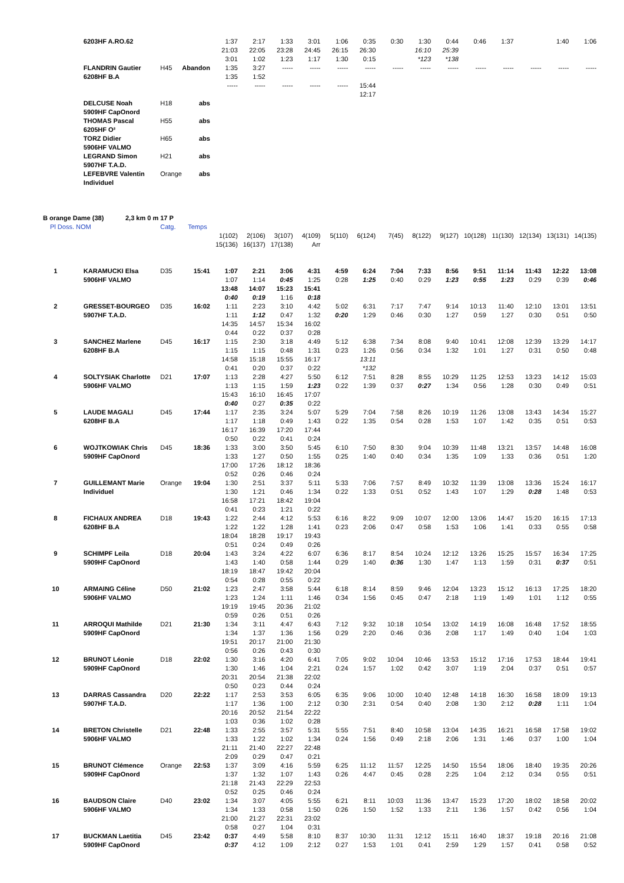| | 6203HF A.RO.62 | | | 1:37 | 2:17 | 1:33 | 3:01 | 1:06 | 0:35 | 0:30 | 1:30 | 0:44 | 0:46 | 1:37 | | 1:40 | 1:06 |
| | | | | 21:03 | 22:05 | 23:28 | 24:45 | 26:15 | 26:30 | | 16:10 | 25:39 | | | | | |
| | | | | 3:01 | 1:02 | 1:23 | 1:17 | 1:30 | 0:15 | | *123 | *138 | | | | | |
| | FLANDRIN Gautier | H45 | Abandon | 1:35 | 3:27 | ----- | ----- | ----- | ----- | ----- | ----- | ----- | ----- | ----- | ----- | ----- | ----- |
| | 6208HF B.A | | | 1:35 | 1:52 | | | | | | | | | | | | |
| | | | | ----- | ----- | ----- | ----- | ----- | 15:44 | | | | | | | | |
| | | | | | | | | | 12:17 | | | | | | | | |
| | DELCUSE Noah | H18 | abs | | | | | | | | | | | | | | |
| | 5909HF CapOnord | | | | | | | | | | | | | | | | |
| | THOMAS Pascal | H55 | abs | | | | | | | | | | | | | | |
| | 6205HF O² | | | | | | | | | | | | | | | | |
| | TORZ Didier | H65 | abs | | | | | | | | | | | | | | |
| | 5906HF VALMO | | | | | | | | | | | | | | | | |
| | LEGRAND Simon | H21 | abs | | | | | | | | | | | | | | |
| | 5907HF T.A.D. | | | | | | | | | | | | | | | | |
| | LEFEBVRE Valentin | Orange | abs | | | | | | | | | | | | | | |
| | Individuel | | | | | | | | | | | | | | | | |
| B orange Dame (38) 2,3 km 0 m | | 17 P | | | | | | | | | | | | | | | |
| Pl Doss. NOM | | Catg. | Temps | | | | | | | | | | | | | | |
| | | | | 1(102) | 2(106) | 3(107) | 4(109) | 5(110) | 6(124) | 7(45) | 8(122) | 9(127) | 10(128) | 11(130) | 12(134) | 13(131) | 14(135) |
| | | | | 15(136) | 16(137) | 17(138) | Arr | | | | | | | | | | |
| 1 | KARAMUCKI Elsa | D35 | 15:41 | 1:07 | 2:21 | 3:06 | 4:31 | 4:59 | 6:24 | 7:04 | 7:33 | 8:56 | 9:51 | 11:14 | 11:43 | 12:22 | 13:08 |
| | 5906HF VALMO | | | 1:07 | 1:14 | 0:45 | 1:25 | 0:28 | 1:25 | 0:40 | 0:29 | 1:23 | 0:55 | 1:23 | 0:29 | 0:39 | 0:46 |
| | | | | 13:48 | 14:07 | 15:23 | 15:41 | | | | | | | | | | |
| | | | | 0:40 | 0:19 | 1:16 | 0:18 | | | | | | | | | | |
| 2 | GRESSET-BOURGEO | D35 | 16:02 | 1:11 | 2:23 | 3:10 | 4:42 | 5:02 | 6:31 | 7:17 | 7:47 | 9:14 | 10:13 | 11:40 | 12:10 | 13:01 | 13:51 |
| | 5907HF T.A.D. | | | 1:11 | 1:12 | 0:47 | 1:32 | 0:20 | 1:29 | 0:46 | 0:30 | 1:27 | 0:59 | 1:27 | 0:30 | 0:51 | 0:50 |
| | | | | 14:35 | 14:57 | 15:34 | 16:02 | | | | | | | | | | |
| | | | | 0:44 | 0:22 | 0:37 | 0:28 | | | | | | | | | | |
| 3 | SANCHEZ Marlene | D45 | 16:17 | 1:15 | 2:30 | 3:18 | 4:49 | 5:12 | 6:38 | 7:34 | 8:08 | 9:40 | 10:41 | 12:08 | 12:39 | 13:29 | 14:17 |
| | 6208HF B.A | | | 1:15 | 1:15 | 0:48 | 1:31 | 0:23 | 1:26 | 0:56 | 0:34 | 1:32 | 1:01 | 1:27 | 0:31 | 0:50 | 0:48 |
| | | | | 14:58 | 15:18 | 15:55 | 16:17 | | 13:11 | | | | | | | | |
| | | | | 0:41 | 0:20 | 0:37 | 0:22 | | *132 | | | | | | | | |
| 4 | SOLTYSIAK Charlotte | D21 | 17:07 | 1:13 | 2:28 | 4:27 | 5:50 | 6:12 | 7:51 | 8:28 | 8:55 | 10:29 | 11:25 | 12:53 | 13:23 | 14:12 | 15:03 |
| | 5906HF VALMO | | | 1:13 | 1:15 | 1:59 | 1:23 | 0:22 | 1:39 | 0:37 | 0:27 | 1:34 | 0:56 | 1:28 | 0:30 | 0:49 | 0:51 |
| | | | | 15:43 | 16:10 | 16:45 | 17:07 | | | | | | | | | | |
| | | | | 0:40 | 0:27 | 0:35 | 0:22 | | | | | | | | | | |
| 5 | LAUDE MAGALI | D45 | 17:44 | 1:17 | 2:35 | 3:24 | 5:07 | 5:29 | 7:04 | 7:58 | 8:26 | 10:19 | 11:26 | 13:08 | 13:43 | 14:34 | 15:27 |
| | 6208HF B.A | | | 1:17 | 1:18 | 0:49 | 1:43 | 0:22 | 1:35 | 0:54 | 0:28 | 1:53 | 1:07 | 1:42 | 0:35 | 0:51 | 0:53 |
| | | | | 16:17 | 16:39 | 17:20 | 17:44 | | | | | | | | | | |
| | | | | 0:50 | 0:22 | 0:41 | 0:24 | | | | | | | | | | |
| 6 | WOJTKOWIAK Chris | D45 | 18:36 | 1:33 | 3:00 | 3:50 | 5:45 | 6:10 | 7:50 | 8:30 | 9:04 | 10:39 | 11:48 | 13:21 | 13:57 | 14:48 | 16:08 |
| | 5909HF CapOnord | | | 1:33 | 1:27 | 0:50 | 1:55 | 0:25 | 1:40 | 0:40 | 0:34 | 1:35 | 1:09 | 1:33 | 0:36 | 0:51 | 1:20 |
| | | | | 17:00 | 17:26 | 18:12 | 18:36 | | | | | | | | | | |
| | | | | 0:52 | 0:26 | 0:46 | 0:24 | | | | | | | | | | |
| 7 | GUILLEMANT Marie | Orange | 19:04 | 1:30 | 2:51 | 3:37 | 5:11 | 5:33 | 7:06 | 7:57 | 8:49 | 10:32 | 11:39 | 13:08 | 13:36 | 15:24 | 16:17 |
| | Individuel | | | 1:30 | 1:21 | 0:46 | 1:34 | 0:22 | 1:33 | 0:51 | 0:52 | 1:43 | 1:07 | 1:29 | 0:28 | 1:48 | 0:53 |
| | | | | 16:58 | 17:21 | 18:42 | 19:04 | | | | | | | | | | |
| | | | | 0:41 | 0:23 | 1:21 | 0:22 | | | | | | | | | | |
| 8 | FICHAUX ANDREA | D18 | 19:43 | 1:22 | 2:44 | 4:12 | 5:53 | 6:16 | 8:22 | 9:09 | 10:07 | 12:00 | 13:06 | 14:47 | 15:20 | 16:15 | 17:13 |
| | 6208HF B.A | | | 1:22 | 1:22 | 1:28 | 1:41 | 0:23 | 2:06 | 0:47 | 0:58 | 1:53 | 1:06 | 1:41 | 0:33 | 0:55 | 0:58 |
| | | | | 18:04 | 18:28 | 19:17 | 19:43 | | | | | | | | | | |
| | | | | 0:51 | 0:24 | 0:49 | 0:26 | | | | | | | | | | |
| 9 | SCHIMPF Leila | D18 | 20:04 | 1:43 | 3:24 | 4:22 | 6:07 | 6:36 | 8:17 | 8:54 | 10:24 | 12:12 | 13:26 | 15:25 | 15:57 | 16:34 | 17:25 |
| | 5909HF CapOnord | | | 1:43 | 1:40 | 0:58 | 1:44 | 0:29 | 1:40 | 0:36 | 1:30 | 1:47 | 1:13 | 1:59 | 0:31 | 0:37 | 0:51 |
| | | | | 18:19 | 18:47 | 19:42 | 20:04 | | | | | | | | | | |
| | | | | 0:54 | 0:28 | 0:55 | 0:22 | | | | | | | | | | |
| 10 | ARMAING Céline | D50 | 21:02 | 1:23 | 2:47 | 3:58 | 5:44 | 6:18 | 8:14 | 8:59 | 9:46 | 12:04 | 13:23 | 15:12 | 16:13 | 17:25 | 18:20 |
| | 5906HF VALMO | | | 1:23 | 1:24 | 1:11 | 1:46 | 0:34 | 1:56 | 0:45 | 0:47 | 2:18 | 1:19 | 1:49 | 1:01 | 1:12 | 0:55 |
| | | | | 19:19 | 19:45 | 20:36 | 21:02 | | | | | | | | | | |
| | | | | 0:59 | 0:26 | 0:51 | 0:26 | | | | | | | | | | |
| 11 | ARROQUI Mathilde | D21 | 21:30 | 1:34 | 3:11 | 4:47 | 6:43 | 7:12 | 9:32 | 10:18 | 10:54 | 13:02 | 14:19 | 16:08 | 16:48 | 17:52 | 18:55 |
| | 5909HF CapOnord | | | 1:34 | 1:37 | 1:36 | 1:56 | 0:29 | 2:20 | 0:46 | 0:36 | 2:08 | 1:17 | 1:49 | 0:40 | 1:04 | 1:03 |
| | | | | 19:51 | 20:17 | 21:00 | 21:30 | | | | | | | | | | |
| | | | | 0:56 | 0:26 | 0:43 | 0:30 | | | | | | | | | | |
| 12 | BRUNOT Léonie | D18 | 22:02 | 1:30 | 3:16 | 4:20 | 6:41 | 7:05 | 9:02 | 10:04 | 10:46 | 13:53 | 15:12 | 17:16 | 17:53 | 18:44 | 19:41 |
| | 5909HF CapOnord | | | 1:30 | 1:46 | 1:04 | 2:21 | 0:24 | 1:57 | 1:02 | 0:42 | 3:07 | 1:19 | 2:04 | 0:37 | 0:51 | 0:57 |
| | | | | 20:31 | 20:54 | 21:38 | 22:02 | | | | | | | | | | |
| | | | | 0:50 | 0:23 | 0:44 | 0:24 | | | | | | | | | | |
| 13 | DARRAS Cassandra | D20 | 22:22 | 1:17 | 2:53 | 3:53 | 6:05 | 6:35 | 9:06 | 10:00 | 10:40 | 12:48 | 14:18 | 16:30 | 16:58 | 18:09 | 19:13 |
| | 5907HF T.A.D. | | | 1:17 | 1:36 | 1:00 | 2:12 | 0:30 | 2:31 | 0:54 | 0:40 | 2:08 | 1:30 | 2:12 | 0:28 | 1:11 | 1:04 |
| | | | | 20:16 | 20:52 | 21:54 | 22:22 | | | | | | | | | | |
| | | | | 1:03 | 0:36 | 1:02 | 0:28 | | | | | | | | | | |
| 14 | BRETON Christelle | D21 | 22:48 | 1:33 | 2:55 | 3:57 | 5:31 | 5:55 | 7:51 | 8:40 | 10:58 | 13:04 | 14:35 | 16:21 | 16:58 | 17:58 | 19:02 |
| | 5906HF VALMO | | | 1:33 | 1:22 | 1:02 | 1:34 | 0:24 | 1:56 | 0:49 | 2:18 | 2:06 | 1:31 | 1:46 | 0:37 | 1:00 | 1:04 |
| | | | | 21:11 | 21:40 | 22:27 | 22:48 | | | | | | | | | | |
| | | | | 2:09 | 0:29 | 0:47 | 0:21 | | | | | | | | | | |
| 15 | BRUNOT Clémence | Orange | 22:53 | 1:37 | 3:09 | 4:16 | 5:59 | 6:25 | 11:12 | 11:57 | 12:25 | 14:50 | 15:54 | 18:06 | 18:40 | 19:35 | 20:26 |
| | 5909HF CapOnord | | | 1:37 | 1:32 | 1:07 | 1:43 | 0:26 | 4:47 | 0:45 | 0:28 | 2:25 | 1:04 | 2:12 | 0:34 | 0:55 | 0:51 |
| | | | | 21:18 | 21:43 | 22:29 | 22:53 | | | | | | | | | | |
| | | | | 0:52 | 0:25 | 0:46 | 0:24 | | | | | | | | | | |
| 16 | BAUDSON Claire | D40 | 23:02 | 1:34 | 3:07 | 4:05 | 5:55 | 6:21 | 8:11 | 10:03 | 11:36 | 13:47 | 15:23 | 17:20 | 18:02 | 18:58 | 20:02 |
| | 5906HF VALMO | | | 1:34 | 1:33 | 0:58 | 1:50 | 0:26 | 1:50 | 1:52 | 1:33 | 2:11 | 1:36 | 1:57 | 0:42 | 0:56 | 1:04 |
| | | | | 21:00 | 21:27 | 22:31 | 23:02 | | | | | | | | | | |
| | | | | 0:58 | 0:27 | 1:04 | 0:31 | | | | | | | | | | |
| 17 | BUCKMAN Laetitia | D45 | 23:42 | 0:37 | 4:49 | 5:58 | 8:10 | 8:37 | 10:30 | 11:31 | 12:12 | 15:11 | 16:40 | 18:37 | 19:18 | 20:16 | 21:08 |
| | 5909HF CapOnord | | | 0:37 | 4:12 | 1:09 | 2:12 | 0:27 | 1:53 | 1:01 | 0:41 | 2:59 | 1:29 | 1:57 | 0:41 | 0:58 | 0:52 |